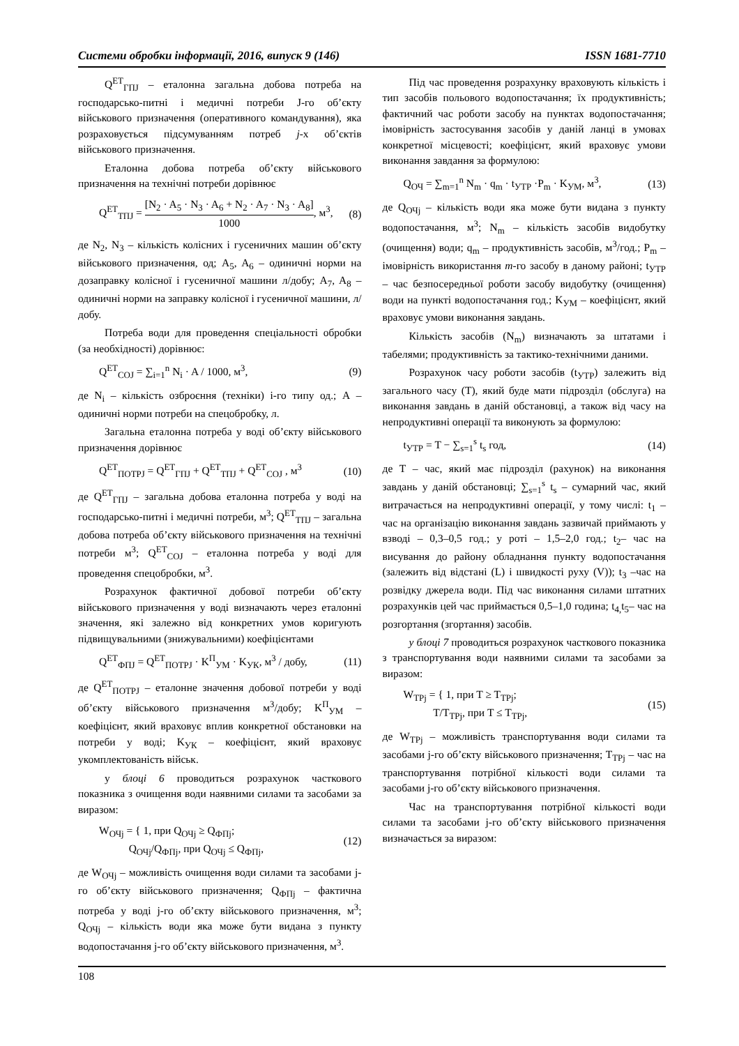Системи обробки інформації, 2016, випуск 9 (146) ISSN 1681-7710
Q<sup>ET</sup><sub>ГПJ</sub> – еталонна загальна добова потреба на господарсько-питні і медичні потреби J-го об’єкту військового призначення (оперативного командування), яка розраховується підсумуванням потреб j-х об’єктів військового призначення.
Еталонна добова потреба об’єкту військового призначення на технічні потреби дорівнює
Q<sup>ET</sup><sub>ТПJ</sub> = [N<sub>2</sub> · A<sub>5</sub> · N<sub>3</sub> · A<sub>6</sub> + N<sub>2</sub> · A<sub>7</sub> · N<sub>3</sub> · A<sub>8</sub>] 1000, м<sup>3</sup>, (8)
де N<sub>2</sub>, N<sub>3</sub> – кількість колісних і гусеничних машин об’єкту військового призначення, од; A<sub>5</sub>, A<sub>6</sub> – одиничні норми на дозаправку колісної і гусеничної машини л/добу; A<sub>7</sub>, A<sub>8</sub> – одиничні норми на заправку колісної і гусеничної машини, л/добу.
Потреба води для проведення спеціальності обробки (за необхідності) дорівнює:
Q<sup>ET</sup><sub>СОJ</sub> = ∑<sub>i=1</sub><sup>n</sup> N<sub>i</sub> · A / 1000, м<sup>3</sup>, (9)
де N<sub>i</sub> – кількість озброєння (техніки) і-го типу од.; А – одиничні норми потреби на спецобробку, л.
Загальна еталонна потреба у воді об’єкту військового призначення дорівнює
Q<sup>ET</sup><sub>ПОТРJ</sub> = Q<sup>ET</sup><sub>ГПJ</sub> + Q<sup>ET</sup><sub>ТПJ</sub> + Q<sup>ET</sup><sub>СОJ</sub> , м<sup>3</sup> (10)
де Q<sup>ET</sup><sub>ГПJ</sub> – загальна добова еталонна потреба у воді на господарсько-питні і медичні потреби, м<sup>3</sup>; Q<sup>ET</sup><sub>ТПJ</sub> – загальна добова потреба об’єкту військового призначення на технічні потреби м<sup>3</sup>; Q<sup>ET</sup><sub>СОJ</sub> – еталонна потреба у воді для проведення спецобробки, м<sup>3</sup>.
Розрахунок фактичної добової потреби об’єкту військового призначення у воді визначають через еталонні значення, які залежно від конкретних умов коригують підвищувальними (знижувальними) коефіцієнтами
Q<sup>ET</sup><sub>ФПJ</sub> = Q<sup>ET</sup><sub>ПОТРJ</sub> · K<sup>П</sup><sub>УМ</sub> · K<sub>УК</sub>, м<sup>3</sup> / добу, (11)
де Q<sup>ET</sup><sub>ПОТРJ</sub> – еталонне значення добової потреби у воді об’єкту військового призначення м<sup>3</sup>/добу; K<sup>П</sup><sub>УМ</sub> – коефіцієнт, який враховує вплив конкретної обстановки на потреби у воді; K<sub>УК</sub> – коефіцієнт, який враховує укомплектованість військ.
у блоці 6 проводиться розрахунок часткового показника з очищення води наявними силами та засобами за виразом:
W<sub>ОЧj</sub> = { 1, при Q<sub>ОЧj</sub> ≥ Q<sub>ФПj</sub>;
Q<sub>ОЧj</sub>/Q<sub>ФПj</sub>, при Q<sub>ОЧj</sub> ≤ Q<sub>ФПj</sub>, (12)
де W<sub>ОЧj</sub> – можливість очищення води силами та засобами j-го об’єкту військового призначення; Q<sub>ФПj</sub> – фактична потреба у воді j-го об’єкту військового призначення, м<sup>3</sup>; Q<sub>ОЧj</sub> – кількість води яка може бути видана з пункту водопостачання j-го об’єкту військового призначення, м<sup>3</sup>.
Під час проведення розрахунку враховують кількість і тип засобів польового водопостачання; їх продуктивність; фактичний час роботи засобу на пунктах водопостачання; імовірність застосування засобів у даній ланці в умовах конкретної місцевості; коефіцієнт, який враховує умови виконання завдання за формулою:
Q<sub>ОЧ</sub> = ∑<sub>m=1</sub><sup>n</sup> N<sub>m</sub> · q<sub>m</sub> · t<sub>УТР</sub> ·P<sub>m</sub> · K<sub>УМ</sub>, м<sup>3</sup>, (13)
де Q<sub>ОЧj</sub> – кількість води яка може бути видана з пункту водопостачання, м<sup>3</sup>; N<sub>m</sub> – кількість засобів видобутку (очищення) води; q<sub>m</sub> – продуктивність засобів, м<sup>3</sup>/год.; P<sub>m</sub> – імовірність використання m-го засобу в даному районі; t<sub>УТР</sub> – час безпосередньої роботи засобу видобутку (очищення) води на пункті водопостачання год.; K<sub>УМ</sub> – коефіцієнт, який враховує умови виконання завдань.
Кількість засобів (N<sub>m</sub>) визначають за штатами і табелями; продуктивність за тактико-технічними даними.
Розрахунок часу роботи засобів (t<sub>УТР</sub>) залежить від загального часу (Т), який буде мати підрозділ (обслуга) на виконання завдань в даній обстановці, а також від часу на непродуктивні операції та виконують за формулою:
t<sub>УТР</sub> = T − ∑<sub>s=1</sub><sup>s</sup> t<sub>s</sub> год, (14)
де Т – час, який має підрозділ (рахунок) на виконання завдань у даній обстановці; ∑<sub>s=1</sub><sup>s</sup> t<sub>s</sub> – сумарний час, який витрачається на непродуктивні операції, у тому числі: t<sub>1</sub> – час на організацію виконання завдань зазвичай приймають у взводі – 0,3–0,5 год.; у роті – 1,5–2,0 год.; t<sub>2</sub>– час на висування до району обладнання пункту водопостачання (залежить від відстані (L) і швидкості руху (V)); t<sub>3</sub> –час на розвідку джерела води. Під час виконання силами штатних розрахунків цей час приймається 0,5–1,0 година; t<sub>4,</sub>t<sub>5</sub>– час на розгортання (згортання) засобів.
у блоці 7 проводиться розрахунок часткового показника з транспортування води наявними силами та засобами за виразом:
W<sub>ТРj</sub> = { 1, при T ≥ T<sub>TPj</sub>;
T/T<sub>TPj</sub>, при T ≤ T<sub>TPj</sub>, (15)
де W<sub>ТРj</sub> – можливість транспортування води силами та засобами j-го об’єкту військового призначення; T<sub>TPj</sub> – час на транспортування потрібної кількості води силами та засобами j-го об’єкту військового призначення.
Час на транспортування потрібної кількості води силами та засобами j-го об’єкту військового призначення визначається за виразом:
108